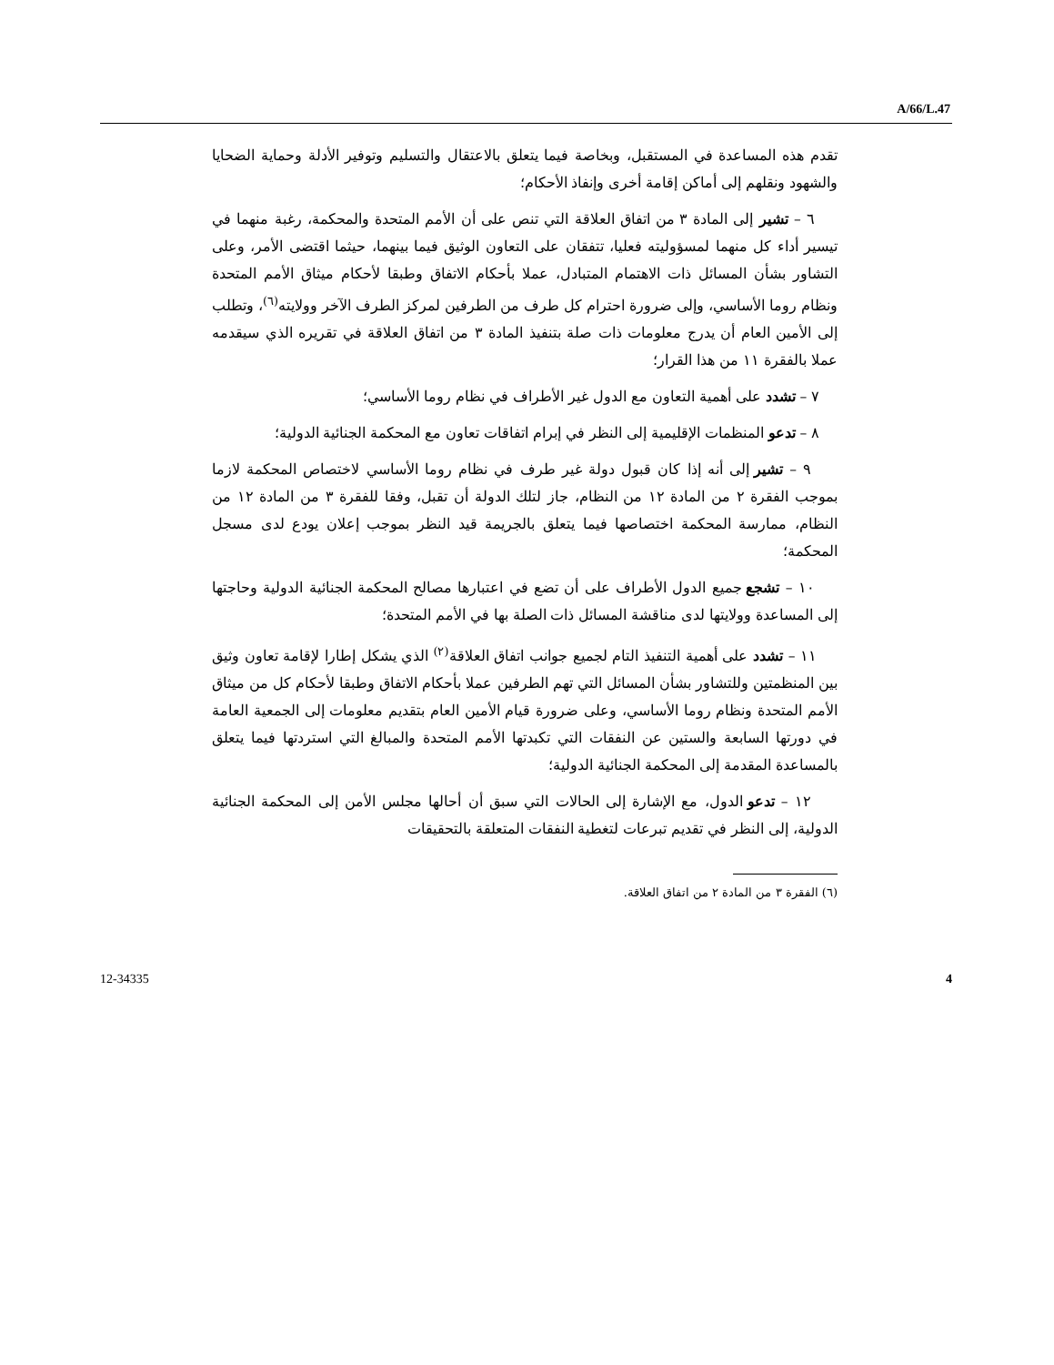A/66/L.47
تقدم هذه المساعدة في المستقبل، وبخاصة فيما يتعلق بالاعتقال والتسليم وتوفير الأدلة وحماية الضحايا والشهود ونقلهم إلى أماكن إقامة أخرى وإنفاذ الأحكام؛
٦ – تشير إلى المادة ٣ من اتفاق العلاقة التي تنص على أن الأمم المتحدة والمحكمة، رغبة منهما في تيسير أداء كل منهما لمسؤوليته فعليا، تتفقان على التعاون الوثيق فيما بينهما، حيثما اقتضى الأمر، وعلى التشاور بشأن المسائل ذات الاهتمام المتبادل، عملا بأحكام الاتفاق وطبقا لأحكام ميثاق الأمم المتحدة ونظام روما الأساسي، وإلى ضرورة احترام كل طرف من الطرفين لمركز الطرف الآخر وولايته<sup>(٦)</sup>، وتطلب إلى الأمين العام أن يدرج معلومات ذات صلة بتنفيذ المادة ٣ من اتفاق العلاقة في تقريره الذي سيقدمه عملا بالفقرة ١١ من هذا القرار؛
٧ – تشدد على أهمية التعاون مع الدول غير الأطراف في نظام روما الأساسي؛
٨ – تدعو المنظمات الإقليمية إلى النظر في إبرام اتفاقات تعاون مع المحكمة الجنائية الدولية؛
٩ – تشير إلى أنه إذا كان قبول دولة غير طرف في نظام روما الأساسي لاختصاص المحكمة لازما بموجب الفقرة ٢ من المادة ١٢ من النظام، جاز لتلك الدولة أن تقبل، وفقا للفقرة ٣ من المادة ١٢ من النظام، ممارسة المحكمة اختصاصها فيما يتعلق بالجريمة قيد النظر بموجب إعلان يودع لدى مسجل المحكمة؛
١٠ – تشجع جميع الدول الأطراف على أن تضع في اعتبارها مصالح المحكمة الجنائية الدولية وحاجتها إلى المساعدة وولايتها لدى مناقشة المسائل ذات الصلة بها في الأمم المتحدة؛
١١ – تشدد على أهمية التنفيذ التام لجميع جوانب اتفاق العلاقة<sup>(٢)</sup> الذي يشكل إطارا لإقامة تعاون وثيق بين المنظمتين وللتشاور بشأن المسائل التي تهم الطرفين عملا بأحكام الاتفاق وطبقا لأحكام كل من ميثاق الأمم المتحدة ونظام روما الأساسي، وعلى ضرورة قيام الأمين العام بتقديم معلومات إلى الجمعية العامة في دورتها السابعة والستين عن النفقات التي تكبدتها الأمم المتحدة والمبالغ التي استردتها فيما يتعلق بالمساعدة المقدمة إلى المحكمة الجنائية الدولية؛
١٢ – تدعو الدول، مع الإشارة إلى الحالات التي سبق أن أحالها مجلس الأمن إلى المحكمة الجنائية الدولية، إلى النظر في تقديم تبرعات لتغطية النفقات المتعلقة بالتحقيقات
(٦) الفقرة ٣ من المادة ٢ من اتفاق العلاقة.
12-34335 4